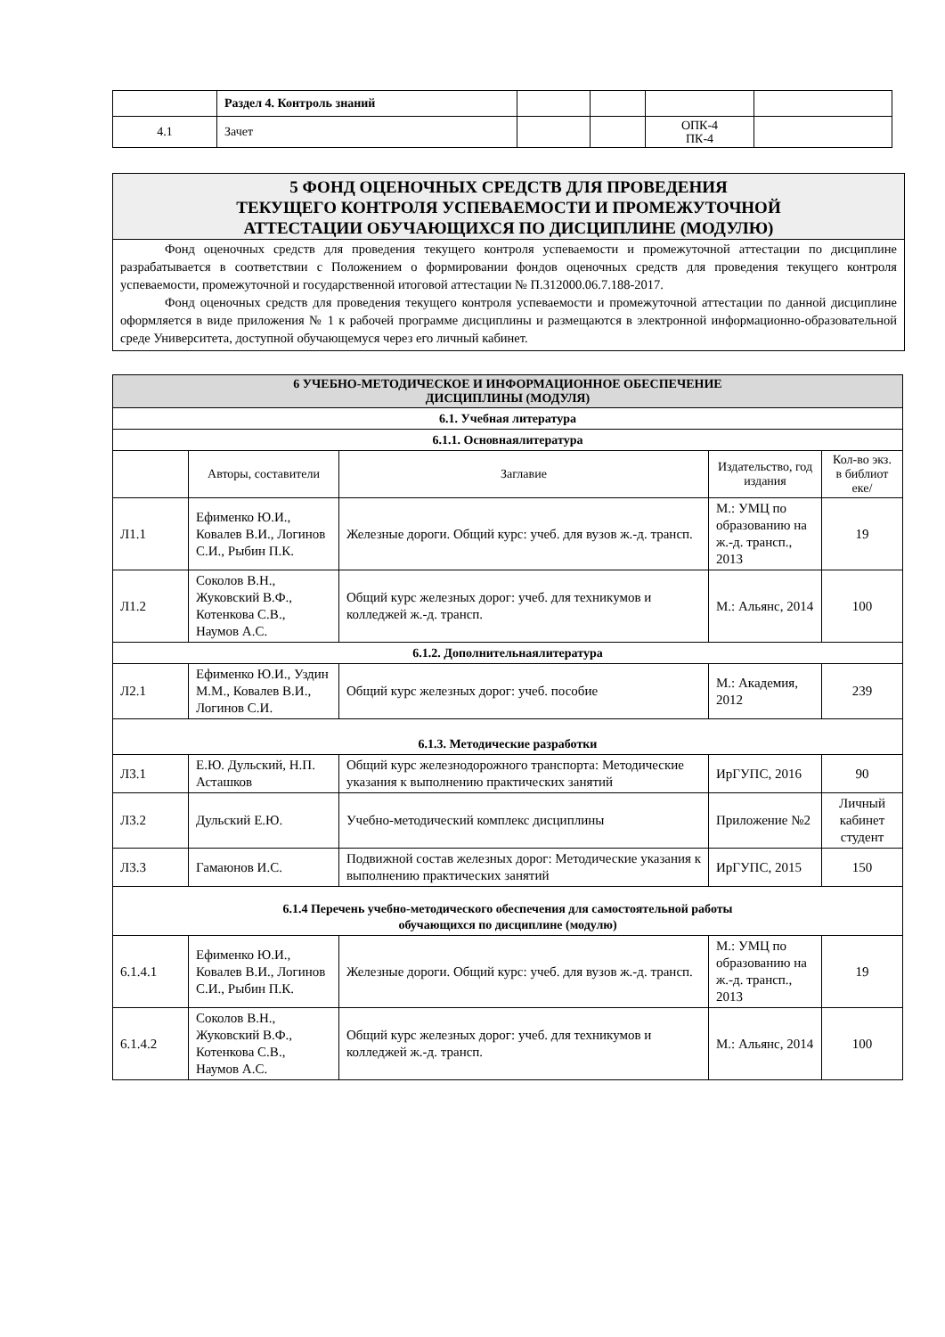| | Раздел 4. Контроль знаний | | | | |
| 4.1 | Зачет | | | ОПК-4 ПК-4 | |
5 ФОНД ОЦЕНОЧНЫХ СРЕДСТВ ДЛЯ ПРОВЕДЕНИЯ
ТЕКУЩЕГО КОНТРОЛЯ УСПЕВАЕМОСТИ И ПРОМЕЖУТОЧНОЙ
АТТЕСТАЦИИ ОБУЧАЮЩИХСЯ ПО ДИСЦИПЛИНЕ (МОДУЛЮ)
Фонд оценочных средств для проведения текущего контроля успеваемости и промежуточной аттестации по дисциплине разрабатывается в соответствии с Положением о формировании фондов оценочных средств для проведения текущего контроля успеваемости, промежуточной и государственной итоговой аттестации № П.312000.06.7.188-2017.
Фонд оценочных средств для проведения текущего контроля успеваемости и промежуточной аттестации по данной дисциплине оформляется в виде приложения № 1 к рабочей программе дисциплины и размещаются в электронной информационно-образовательной среде Университета, доступной обучающемуся через его личный кабинет.
| 6 УЧЕБНО-МЕТОДИЧЕСКОЕ И ИНФОРМАЦИОННОЕ ОБЕСПЕЧЕНИЕ ДИСЦИПЛИНЫ (МОДУЛЯ) | | | | |
| 6.1. Учебная литература | | | | |
| 6.1.1. Основнаялитература | | | | |
| | Авторы, составители | Заглавие | Издательство, год издания | Кол-во экз. в библиот еке/ |
| Л1.1 | Ефименко Ю.И., Ковалев В.И., Логинов С.И., Рыбин П.К. | Железные дороги. Общий курс: учеб. для вузов ж.-д. трансп. | М.: УМЦ по образованию на ж.-д. трансп., 2013 | 19 |
| Л1.2 | Соколов В.Н., Жуковский В.Ф., Котенкова С.В., Наумов А.С. | Общий курс железных дорог: учеб. для техникумов и колледжей ж.-д. трансп. | М.: Альянс, 2014 | 100 |
| 6.1.2. Дополнительнаялитература | | | | |
| Л2.1 | Ефименко Ю.И., Уздин М.М., Ковалев В.И., Логинов С.И. | Общий курс железных дорог: учеб. пособие | М.: Академия, 2012 | 239 |
| 6.1.3. Методические разработки | | | | |
| Л3.1 | Е.Ю. Дульский, Н.П. Асташков | Общий курс железнодорожного транспорта: Методические указания к выполнению практических занятий | ИрГУПС, 2016 | 90 |
| Л3.2 | Дульский Е.Ю. | Учебно-методический комплекс дисциплины | Приложение №2 | Личный кабинет студент |
| Л3.3 | Гамаюнов И.С. | Подвижной состав железных дорог: Методические указания к выполнению практических занятий | ИрГУПС, 2015 | 150 |
| 6.1.4 Перечень учебно-методического обеспечения для самостоятельной работы обучающихся по дисциплине (модулю) | | | | |
| 6.1.4.1 | Ефименко Ю.И., Ковалев В.И., Логинов С.И., Рыбин П.К. | Железные дороги. Общий курс: учеб. для вузов ж.-д. трансп. | М.: УМЦ по образованию на ж.-д. трансп., 2013 | 19 |
| 6.1.4.2 | Соколов В.Н., Жуковский В.Ф., Котенкова С.В., Наумов А.С. | Общий курс железных дорог: учеб. для техникумов и колледжей ж.-д. трансп. | М.: Альянс, 2014 | 100 |